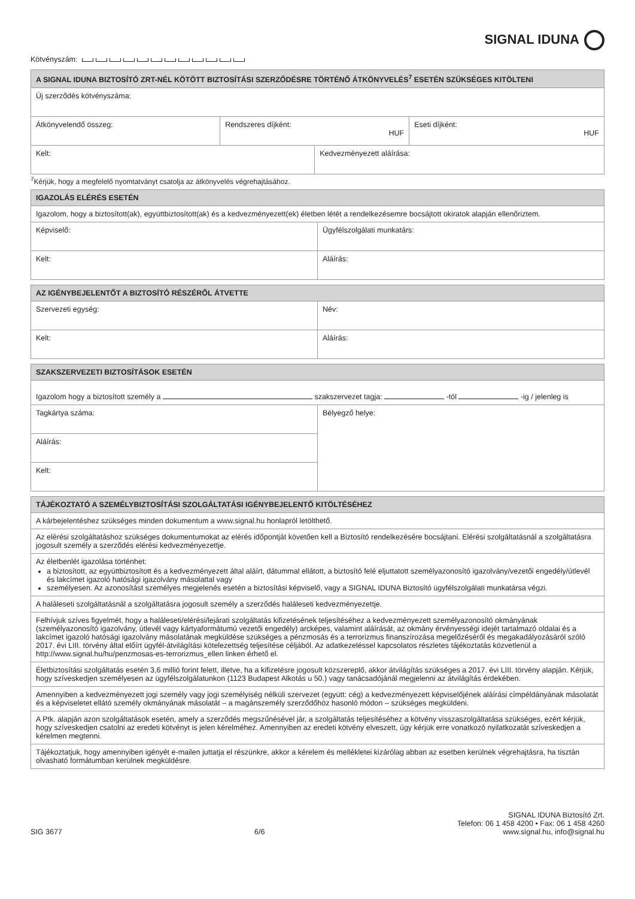SIGNAL IDUNA
Kötvényszám:
| A SIGNAL IDUNA BIZTOSÍTÓ ZRT-NÉL KÖTÖTT BIZTOSÍTÁSI SZERZŐDÉSRE TÖRTÉNŐ ÁTKÖNYVELÉS<sup>7</sup> ESETÉN SZÜKSÉGES KITÖLTENI | | | |
| --- | --- | --- | --- |
| Új szerződés kötvényszáma: | | | |
| Átkönyvelendő összeg: | Rendszeres díjként: HUF | | Eseti díjként: HUF |
| Kelt: | | Kedvezményezett aláírása: | |
<sup>7</sup> Kérjük, hogy a megfelelő nyomtatványt csatolja az átkönyvelés végrehajtásához.
| IGAZOLÁS ELÉRÉS ESETÉN | |
| --- | --- |
| Igazolom, hogy a biztosított(ak), együttbiztosított(ak) és a kedvezményezett(ek) életben létét a rendelkezésemre bocsájtott okiratok alapján ellenőriztem. | |
| Képviselő: | Ügyfélszolgálati munkatárs: |
| Kelt: | Aláírás: |
| AZ IGÉNYBEJELENTŐT A BIZTOSÍTÓ RÉSZÉRŐL ÁTVETTE | |
| --- | --- |
| Szervezeti egység: | Név: |
| Kelt: | Aláírás: |
| SZAKSZERVEZETI BIZTOSÍTÁSOK ESETÉN | |
| --- | --- |
| Igazolom hogy a biztosított személy a szakszervezet tagja: -tól -ig / jelenleg is | |
| Tagkártya száma: | Bélyegző helye: |
| Aláírás: | |
| Kelt: | |
| TÁJÉKOZTATÓ A SZEMÉLYBIZTOSÍTÁSI SZOLGÁLTATÁSI IGÉNYBEJELENTŐ KITÖLTÉSÉHEZ |
| --- |
| A kárbejelentéshez szükséges minden dokumentum a www.signal.hu honlapról letölthető. |
| Az elérési szolgáltatáshoz szükséges dokumentumokat az elérés időpontját követően kell a Biztosító rendelkezésére bocsájtani. Elérési szolgáltatásnál a szolgáltatásra jogosult személy a szerződés elérési kedvezményezettje. |
| Az életbenlét igazolása történhet: a biztosított, az együttbiztosított és a kedvezményezett által aláírt, dátummal ellátott, a biztosító felé eljuttatott személyazonosító igazolvány/vezetői engedély/útlevél és lakcímet igazoló hatósági igazolvány másolattal vagy személyesen. Az azonosítást személyes megjelenés esetén a biztosítási képviselő, vagy a SIGNAL IDUNA Biztosító ügyfélszolgálati munkatársa végzi. |
| A haláleseti szolgáltatásnál a szolgáltatásra jogosult személy a szerződés haláleseti kedvezményezettje. |
| Felhívjuk szíves figyelmét, hogy a haláleseti/elérési/lejárati szolgáltatás kifizetésének teljesítéséhez a kedvezményezett személyazonosító okmányának (személyazonosító igazolvány, útlevél vagy kártyaformátumú vezetői engedély) arcképes, valamint aláírását, az okmány érvényességi idejét tartalmazó oldalai és a lakcímet igazoló hatósági igazolvány másolatának megküldése szükséges a pénzmosás és a terrorizmus finanszírozása megelőzéséről és megakadályozásáról szóló 2017. évi LIII. törvény által előírt ügyfél-átvilágítási kötelezettség teljesítése céljából. Az adatkezeléssel kapcsolatos részletes tájékoztatás közvetlenül a http://www.signal.hu/hu/penzmosas-es-terrorizmus_ellen linken érhető el. |
| Életbiztosítási szolgáltatás esetén 3,6 millió forint felett, illetve, ha a kifizetésre jogosult közszereplő, akkor átvilágítás szükséges a 2017. évi LIII. törvény alapján. Kérjük, hogy szíveskedjen személyesen az ügyfélszolgálatunkon (1123 Budapest Alkotás u 50.) vagy tanácsadójánál megjelenni az átvilágítás érdekében. |
| Amennyiben a kedvezményezett jogi személy vagy jogi személyiség nélküli szervezet (együtt: cég) a kedvezményezett képviselőjének aláírási címpéldányának másolatát és a képviseletet ellátó személy okmányának másolatát – a magánszemély szerződőhöz hasonló módon – szükséges megküldeni. |
| A Ptk. alapján azon szolgáltatások esetén, amely a szerződés megszűnésével jár, a szolgáltatás teljesítéséhez a kötvény visszaszolgáltatása szükséges, ezért kérjük, hogy szíveskedjen csatolni az eredeti kötvényt is jelen kérelméhez. Amennyiben az eredeti kötvény elveszett, úgy kérjük erre vonatkozó nyilatkozatát szíveskedjen a kérelmen megtenni. |
| Tájékoztatjuk, hogy amennyiben igényét e-mailen juttatja el részünkre, akkor a kérelem és mellékletei kizárólag abban az esetben kerülnek végrehajtásra, ha tisztán olvasható formátumban kerülnek megküldésre. |
SIG 3677
6/6
SIGNAL IDUNA Biztosító Zrt.
Telefon: 06 1 458 4200 • Fax: 06 1 458 4260
www.signal.hu, info@signal.hu